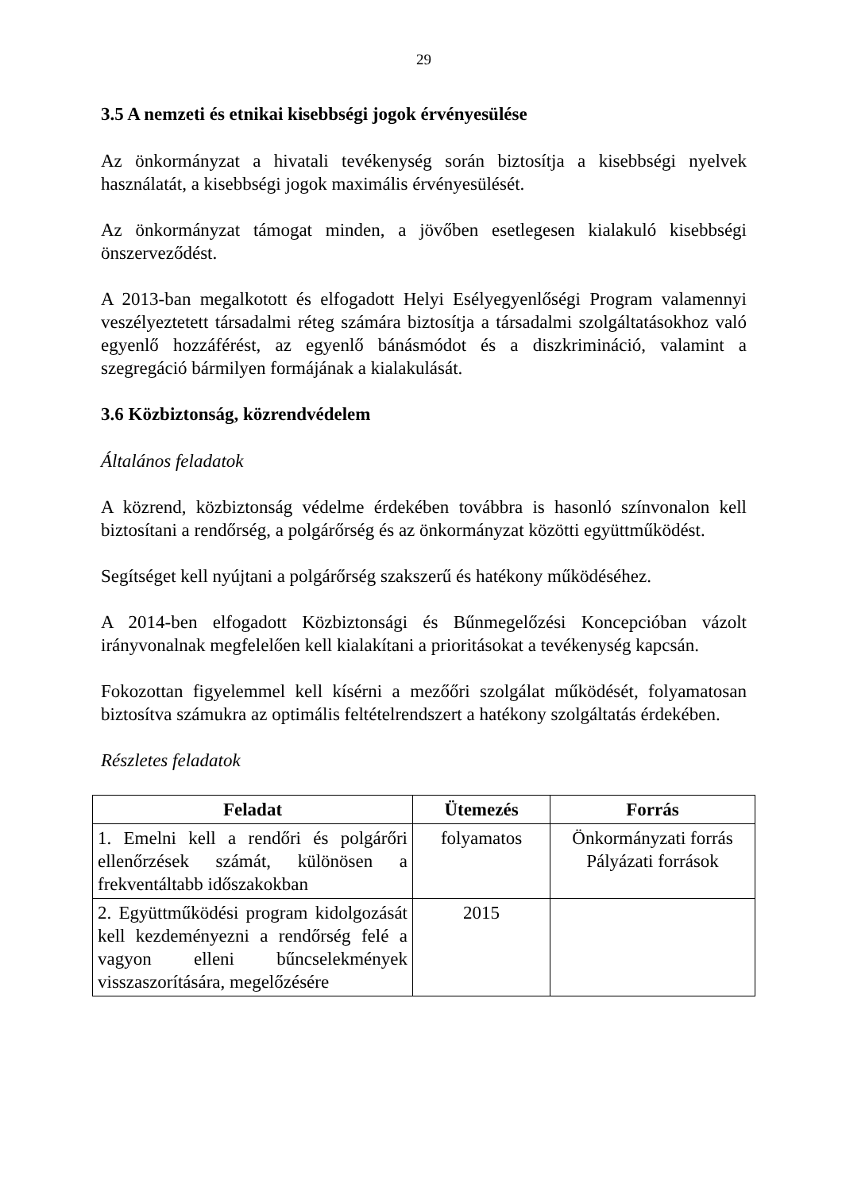29
3.5 A nemzeti és etnikai kisebbségi jogok érvényesülése
Az önkormányzat a hivatali tevékenység során biztosítja a kisebbségi nyelvek használatát, a kisebbségi jogok maximális érvényesülését.
Az önkormányzat támogat minden, a jövőben esetlegesen kialakuló kisebbségi önszerveződést.
A 2013-ban megalkotott és elfogadott Helyi Esélyegyenlőségi Program valamennyi veszélyeztetett társadalmi réteg számára biztosítja a társadalmi szolgáltatásokhoz való egyenlő hozzáférést, az egyenlő bánásmódot és a diszkrimináció, valamint a szegregáció bármilyen formájának a kialakulását.
3.6 Közbiztonság, közrendvédelem
Általános feladatok
A közrend, közbiztonság védelme érdekében továbbra is hasonló színvonalon kell biztosítani a rendőrség, a polgárőrség és az önkormányzat közötti együttműködést.
Segítséget kell nyújtani a polgárőrség szakszerű és hatékony működéséhez.
A 2014-ben elfogadott Közbiztonsági és Bűnmegelőzési Koncepcióban vázolt irányvonalnak megfelelően kell kialakítani a prioritásokat a tevékenység kapcsán.
Fokozottan figyelemmel kell kísérni a mezőőri szolgálat működését, folyamatosan biztosítva számukra az optimális feltételrendszert a hatékony szolgáltatás érdekében.
Részletes feladatok
| Feladat | Ütemezés | Forrás |
| --- | --- | --- |
| 1. Emelni kell a rendőri és polgárőri ellenőrzések számát, különösen a frekventáltabb időszakokban | folyamatos | Önkormányzati forrás Pályázati források |
| 2. Együttműködési program kidolgozását kell kezdeményezni a rendőrség felé a vagyon elleni bűncselekmények visszaszorítására, megelőzésére | 2015 | |